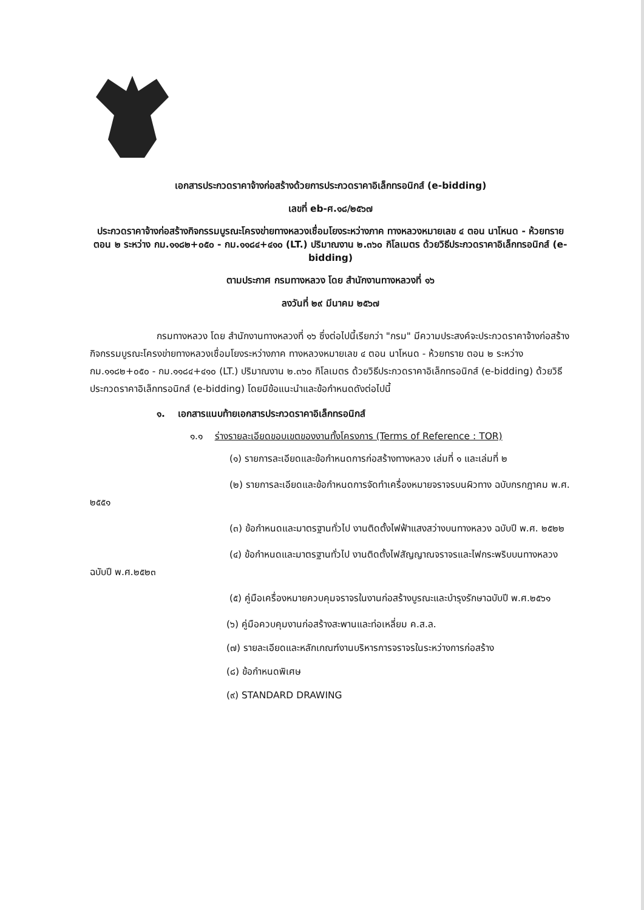เอกสารประกวดราคาจ้างก่อสร้างด้วยการประกวดราคาอิเล็กทรอนิกส์ (e-bidding)
เลขที่ eb-ศ.๑๘/๒๕๖๗
ประกวดราคาจ้างก่อสร้างกิจกรรมบูรณะโครงข่ายทางหลวงเชื่อมโยงระหว่างภาค ทางหลวงหมายเลข ๔ ตอน นาโหนด - ห้วยทราย ตอน ๒ ระหว่าง กม.๑๑๘๒+๐๕๐ - กม.๑๑๘๔+๔๑๐ (LT.) ปริมาณงาน ๒.๓๖๐ กิโลเมตร ด้วยวิธีประกวดราคาอิเล็กทรอนิกส์ (e-bidding)
ตามประกาศ กรมทางหลวง โดย สำนักงานทางหลวงที่ ๑๖
ลงวันที่ ๒๙ มีนาคม ๒๕๖๗
กรมทางหลวง โดย สำนักงานทางหลวงที่ ๑๖ ซึ่งต่อไปนี้เรียกว่า "กรม" มีความประสงค์จะประกวดราคาจ้างก่อสร้างกิจกรรมบูรณะโครงข่ายทางหลวงเชื่อมโยงระหว่างภาค ทางหลวงหมายเลข ๔ ตอน นาโหนด - ห้วยทราย ตอน ๒ ระหว่าง กม.๑๑๘๒+๐๕๐ - กม.๑๑๘๔+๔๑๐ (LT.) ปริมาณงาน ๒.๓๖๐ กิโลเมตร ด้วยวิธีประกวดราคาอิเล็กทรอนิกส์ (e-bidding) ด้วยวิธีประกวดราคาอิเล็กทรอนิกส์ (e-bidding) โดยมีข้อแนะนำและข้อกำหนดดังต่อไปนี้
๑. เอกสารแนบท้ายเอกสารประกวดราคาอิเล็กทรอนิกส์
๑.๑ ร่างรายละเอียดขอบเขตของงานทั้งโครงการ (Terms of Reference : TOR)
(๑) รายการละเอียดและข้อกำหนดการก่อสร้างทางหลวง เล่มที่ ๑ และเล่มที่ ๒
(๒) รายการละเอียดและข้อกำหนดการจัดทำเครื่องหมายจราจรบนผิวทาง ฉบับกรกฎาคม พ.ศ. ๒๕๕๑
(๓) ข้อกำหนดและมาตรฐานทั่วไป งานติดตั้งไฟฟ้าแสงสว่างบนทางหลวง ฉบับปี พ.ศ. ๒๕๒๒
(๔) ข้อกำหนดและมาตรฐานทั่วไป งานติดตั้งไฟสัญญาณจราจรและไฟกระพริบบนทางหลวงฉบับปี พ.ศ.๒๕๒๓
(๕) คู่มือเครื่องหมายควบคุมจราจรในงานก่อสร้างบูรณะและบำรุงรักษาฉบับปี พ.ศ.๒๕๖๑
(๖) คู่มือควบคุมงานก่อสร้างสะพานและท่อเหลี่ยม ค.ส.ล.
(๗) รายละเอียดและหลักเกณฑ์งานบริหารการจราจรในระหว่างการก่อสร้าง
(๘) ข้อกำหนดพิเศษ
(๙) STANDARD DRAWING